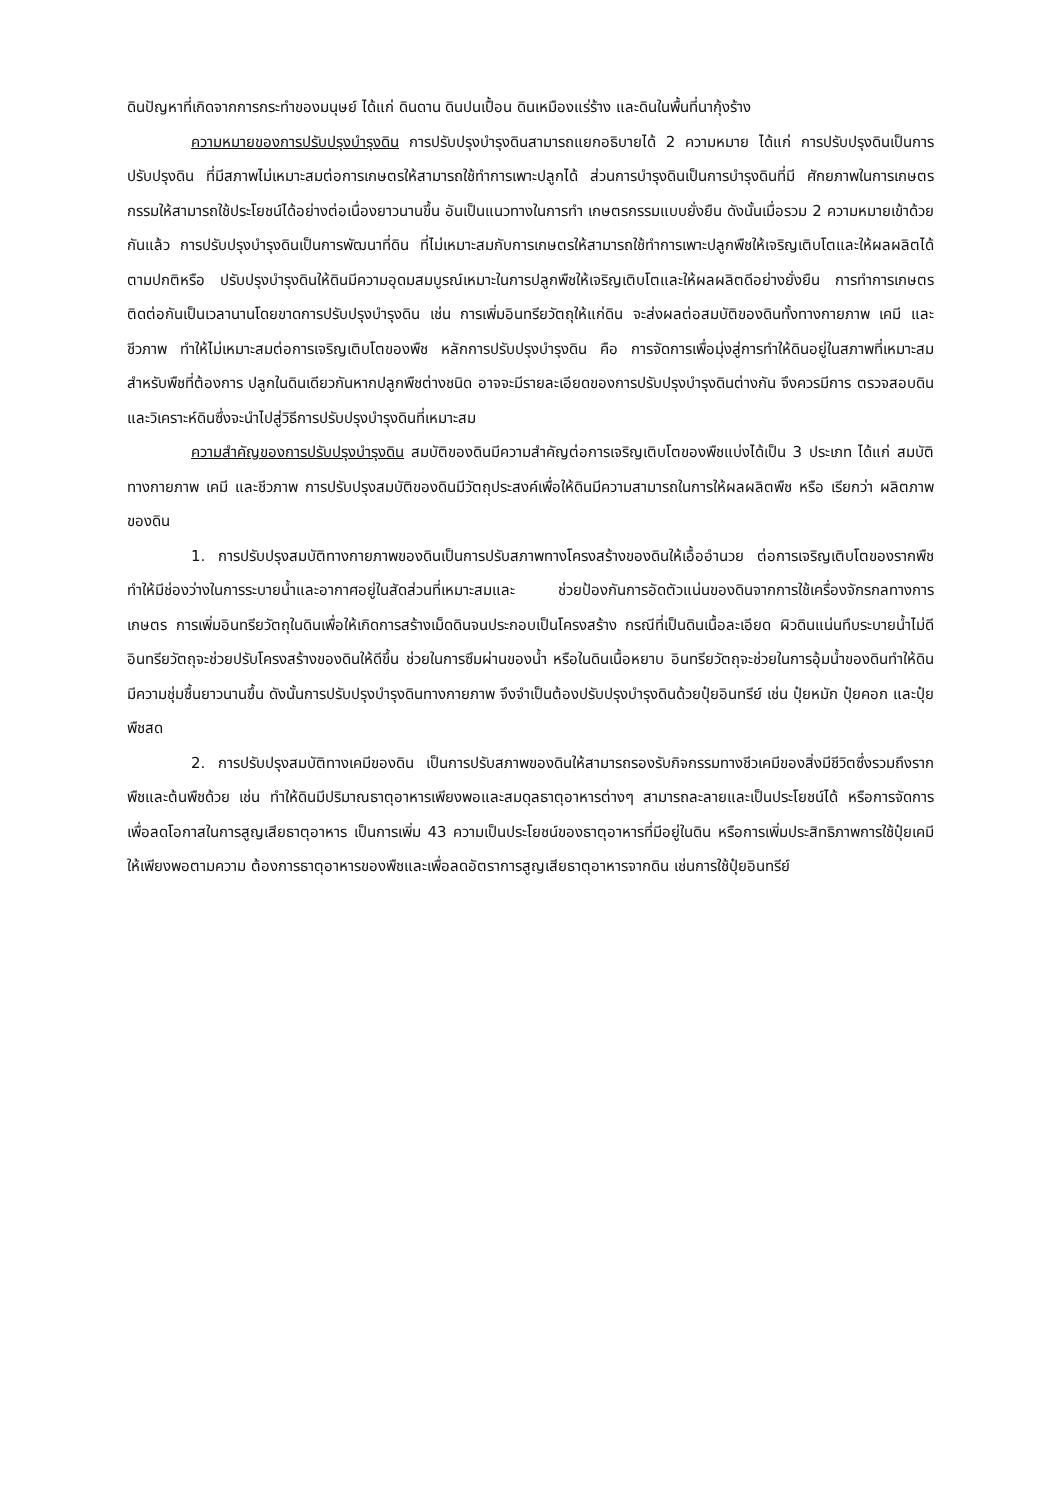ดินปัญหาที่เกิดจากการกระทำของมนุษย์ ได้แก่ ดินดาน ดินปนเปื้อน ดินเหมืองแร่ร้าง และดินในพื้นที่นากุ้งร้าง
ความหมายของการปรับปรุงบำรุงดิน การปรับปรุงบำรุงดินสามารถแยกอธิบายได้ 2 ความหมาย ได้แก่ การปรับปรุงดินเป็นการปรับปรุงดิน ที่มีสภาพไม่เหมาะสมต่อการเกษตรให้สามารถใช้ทำการเพาะปลูกได้ ส่วนการบำรุงดินเป็นการบำรุงดินที่มี ศักยภาพในการเกษตรกรรมให้สามารถใช้ประโยชน์ได้อย่างต่อเนื่องยาวนานขึ้น อันเป็นแนวทางในการทำ เกษตรกรรมแบบยั่งยืน ดังนั้นเมื่อรวม 2 ความหมายเข้าด้วยกันแล้ว การปรับปรุงบำรุงดินเป็นการพัฒนาที่ดิน ที่ไม่เหมาะสมกับการเกษตรให้สามารถใช้ทำการเพาะปลูกพืชให้เจริญเติบโตและให้ผลผลิตได้ตามปกติหรือ ปรับปรุงบำรุงดินให้ดินมีความอุดมสมบูรณ์เหมาะในการปลูกพืชให้เจริญเติบโตและให้ผลผลิตดีอย่างยั่งยืน การทำการเกษตรติดต่อกันเป็นเวลานานโดยขาดการปรับปรุงบำรุงดิน เช่น การเพิ่มอินทรียวัตถุให้แก่ดิน จะส่งผลต่อสมบัติของดินทั้งทางกายภาพ เคมี และชีวภาพ ทำให้ไม่เหมาะสมต่อการเจริญเติบโตของพืช หลักการปรับปรุงบำรุงดิน คือ การจัดการเพื่อมุ่งสู่การทำให้ดินอยู่ในสภาพที่เหมาะสมสำหรับพืชที่ต้องการ ปลูกในดินเดียวกันหากปลูกพืชต่างชนิด อาจจะมีรายละเอียดของการปรับปรุงบำรุงดินต่างกัน จึงควรมีการ ตรวจสอบดินและวิเคราะห์ดินซึ่งจะนำไปสู่วิธีการปรับปรุงบำรุงดินที่เหมาะสม
ความสำคัญของการปรับปรุงบำรุงดิน สมบัติของดินมีความสำคัญต่อการเจริญเติบโตของพืชแบ่งได้เป็น 3 ประเภท ได้แก่ สมบัติทางกายภาพ เคมี และชีวภาพ การปรับปรุงสมบัติของดินมีวัตถุประสงค์เพื่อให้ดินมีความสามารถในการให้ผลผลิตพืช หรือ เรียกว่า ผลิตภาพของดิน
1. การปรับปรุงสมบัติทางกายภาพของดินเป็นการปรับสภาพทางโครงสร้างของดินให้เอื้ออำนวย ต่อการเจริญเติบโตของรากพืช ทำให้มีช่องว่างในการระบายน้ำและอากาศอยู่ในสัดส่วนที่เหมาะสมและ ช่วยป้องกันการอัดตัวแน่นของดินจากการใช้เครื่องจักรกลทางการเกษตร การเพิ่มอินทรียวัตถุในดินเพื่อให้เกิดการสร้างเม็ดดินจนประกอบเป็นโครงสร้าง กรณีที่เป็นดินเนื้อละเอียด ผิวดินแน่นทึบระบายน้ำไม่ดี อินทรียวัตถุจะช่วยปรับโครงสร้างของดินให้ดีขึ้น ช่วยในการซึมผ่านของน้ำ หรือในดินเนื้อหยาบ อินทรียวัตถุจะช่วยในการอุ้มน้ำของดินทำให้ดินมีความชุ่มชื้นยาวนานขึ้น ดังนั้นการปรับปรุงบำรุงดินทางกายภาพ จึงจำเป็นต้องปรับปรุงบำรุงดินด้วยปุ๋ยอินทรีย์ เช่น ปุ๋ยหมัก ปุ๋ยคอก และปุ๋ยพืชสด
2. การปรับปรุงสมบัติทางเคมีของดิน เป็นการปรับสภาพของดินให้สามารถรองรับกิจกรรมทางชีวเคมีของสิ่งมีชีวิตซึ่งรวมถึงรากพืชและต้นพืชด้วย เช่น ทำให้ดินมีปริมาณธาตุอาหารเพียงพอและสมดุลธาตุอาหารต่างๆ สามารถละลายและเป็นประโยชน์ได้ หรือการจัดการเพื่อลดโอกาสในการสูญเสียธาตุอาหาร เป็นการเพิ่ม 43 ความเป็นประโยชน์ของธาตุอาหารที่มีอยู่ในดิน หรือการเพิ่มประสิทธิภาพการใช้ปุ๋ยเคมีให้เพียงพอตามความ ต้องการธาตุอาหารของพืชและเพื่อลดอัตราการสูญเสียธาตุอาหารจากดิน เช่นการใช้ปุ๋ยอินทรีย์